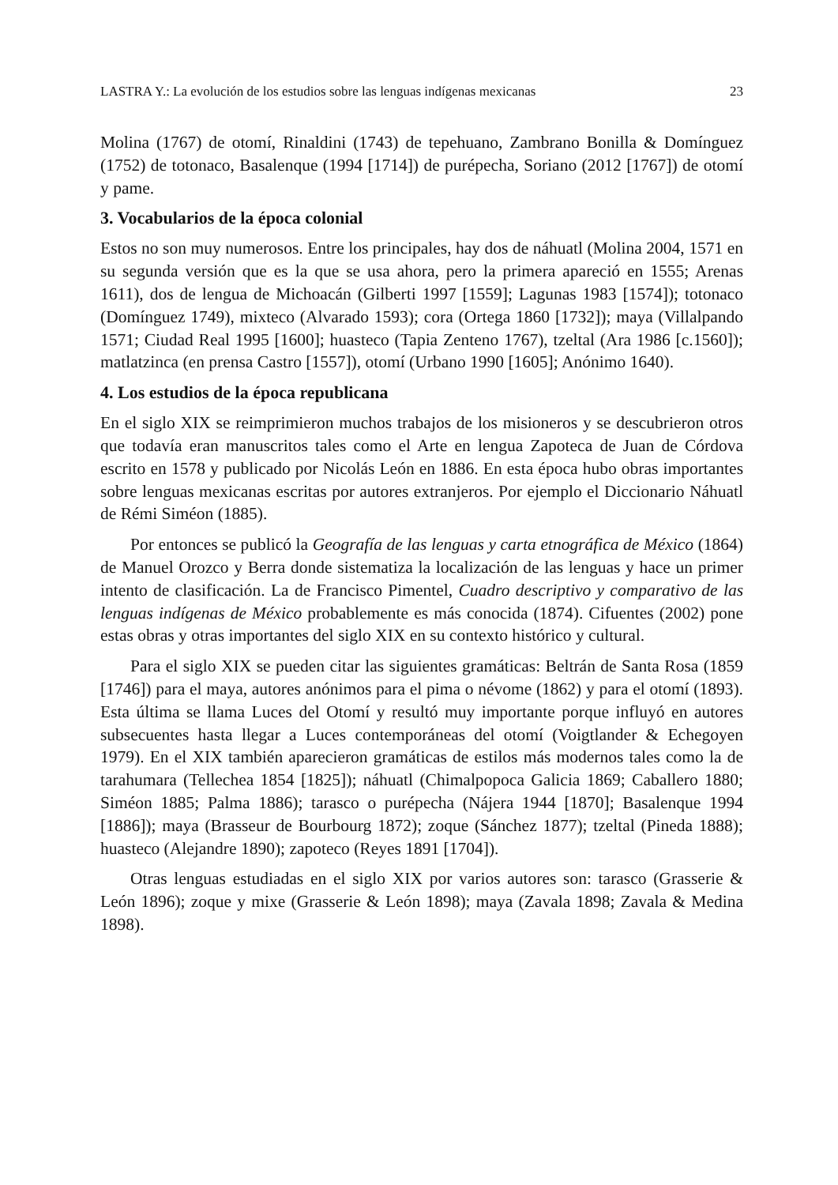LASTRA Y.: La evolución de los estudios sobre las lenguas indígenas mexicanas 23
Molina (1767) de otomí, Rinaldini (1743) de tepehuano, Zambrano Bonilla & Domínguez (1752) de totonaco, Basalenque (1994 [1714]) de purépecha, Soriano (2012 [1767]) de otomí y pame.
3. Vocabularios de la época colonial
Estos no son muy numerosos. Entre los principales, hay dos de náhuatl (Molina 2004, 1571 en su segunda versión que es la que se usa ahora, pero la primera apareció en 1555; Arenas 1611), dos de lengua de Michoacán (Gilberti 1997 [1559]; Lagunas 1983 [1574]); totonaco (Domínguez 1749), mixteco (Alvarado 1593); cora (Ortega 1860 [1732]); maya (Villalpando 1571; Ciudad Real 1995 [1600]; huasteco (Tapia Zenteno 1767), tzeltal (Ara 1986 [c.1560]); matlatzinca (en prensa Castro [1557]), otomí (Urbano 1990 [1605]; Anónimo 1640).
4. Los estudios de la época republicana
En el siglo XIX se reimprimieron muchos trabajos de los misioneros y se descubrieron otros que todavía eran manuscritos tales como el Arte en lengua Zapoteca de Juan de Córdova escrito en 1578 y publicado por Nicolás León en 1886. En esta época hubo obras importantes sobre lenguas mexicanas escritas por autores extranjeros. Por ejemplo el Diccionario Náhuatl de Rémi Siméon (1885).
Por entonces se publicó la Geografía de las lenguas y carta etnográfica de México (1864) de Manuel Orozco y Berra donde sistematiza la localización de las lenguas y hace un primer intento de clasificación. La de Francisco Pimentel, Cuadro descriptivo y comparativo de las lenguas indígenas de México probablemente es más conocida (1874). Cifuentes (2002) pone estas obras y otras importantes del siglo XIX en su contexto histórico y cultural.
Para el siglo XIX se pueden citar las siguientes gramáticas: Beltrán de Santa Rosa (1859 [1746]) para el maya, autores anónimos para el pima o névome (1862) y para el otomí (1893). Esta última se llama Luces del Otomí y resultó muy importante porque influyó en autores subsecuentes hasta llegar a Luces contemporáneas del otomí (Voigtlander & Echegoyen 1979). En el XIX también aparecieron gramáticas de estilos más modernos tales como la de tarahumara (Tellechea 1854 [1825]); náhuatl (Chimalpopoca Galicia 1869; Caballero 1880; Siméon 1885; Palma 1886); tarasco o purépecha (Nájera 1944 [1870]; Basalenque 1994 [1886]); maya (Brasseur de Bourbourg 1872); zoque (Sánchez 1877); tzeltal (Pineda 1888); huasteco (Alejandre 1890); zapoteco (Reyes 1891 [1704]).
Otras lenguas estudiadas en el siglo XIX por varios autores son: tarasco (Grasserie & León 1896); zoque y mixe (Grasserie & León 1898); maya (Zavala 1898; Zavala & Medina 1898).